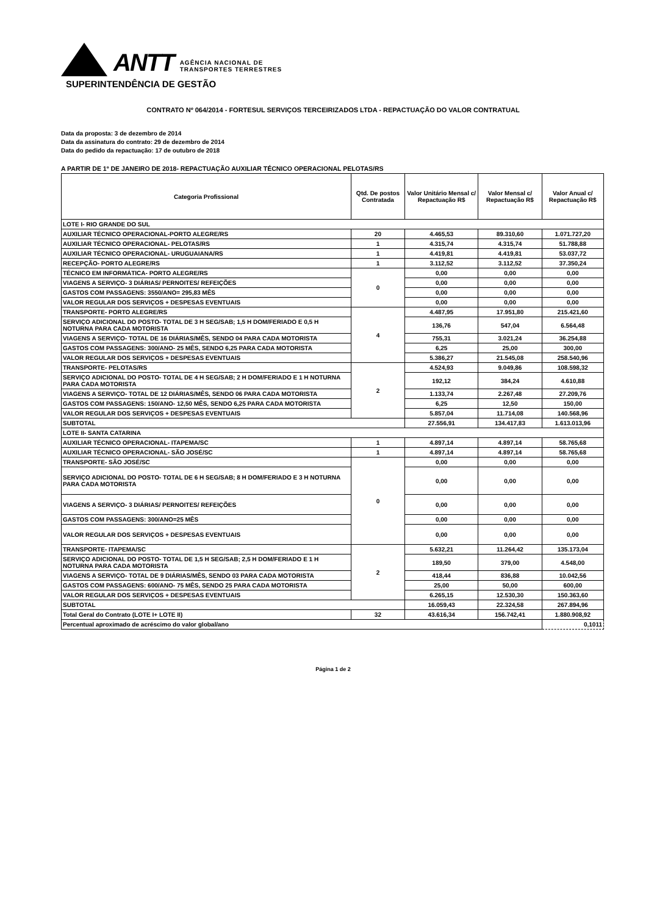ANTT
AGÊNCIA NACIONAL DE
TRANSPORTES TERRESTRES
SUPERINTENDÊNCIA DE GESTÃO
CONTRATO Nº 064/2014 - FORTESUL SERVIÇOS TERCEIRIZADOS LTDA - REPACTUAÇÃO DO VALOR CONTRATUAL
Data da proposta: 3 de dezembro de 2014
Data da assinatura do contrato: 29 de dezembro de 2014
Data do pedido da repactuação: 17 de outubro de 2018
A PARTIR DE 1º DE JANEIRO DE 2018- REPACTUAÇÃO AUXILIAR TÉCNICO OPERACIONAL PELOTAS/RS
| Categoria Profissional | Qtd. De postos Contratada | Valor Unitário Mensal c/ Repactuação R$ | Valor Mensal c/ Repactuação R$ | Valor Anual c/ Repactuação R$ |
| --- | --- | --- | --- | --- |
| LOTE I- RIO GRANDE DO SUL | | | | |
| AUXILIAR TÉCNICO OPERACIONAL-PORTO ALEGRE/RS | 20 | 4.465,53 | 89.310,60 | 1.071.727,20 |
| AUXILIAR TÉCNICO OPERACIONAL- PELOTAS/RS | 1 | 4.315,74 | 4.315,74 | 51.788,88 |
| AUXILIAR TÉCNICO OPERACIONAL- URUGUAIANA/RS | 1 | 4.419,81 | 4.419,81 | 53.037,72 |
| RECEPÇÃO- PORTO ALEGRE/RS | 1 | 3.112,52 | 3.112,52 | 37.350,24 |
| TÉCNICO EM INFORMÁTICA- PORTO ALEGRE/RS | 0 | 0,00 | 0,00 | 0,00 |
| VIAGENS A SERVIÇO- 3 DIÁRIAS/ PERNOITES/ REFEIÇÕES | | 0,00 | 0,00 | 0,00 |
| GASTOS COM PASSAGENS: 3550/ANO= 295,83 MÊS | | 0,00 | 0,00 | 0,00 |
| VALOR REGULAR DOS SERVIÇOS + DESPESAS EVENTUAIS | | 0,00 | 0,00 | 0,00 |
| TRANSPORTE- PORTO ALEGRE/RS | 4 | 4.487,95 | 17.951,80 | 215.421,60 |
| SERVIÇO ADICIONAL DO POSTO- TOTAL DE 3 H SEG/SAB; 1,5 H DOM/FERIADO E 0,5 H NOTURNA PARA CADA MOTORISTA | | 136,76 | 547,04 | 6.564,48 |
| VIAGENS A SERVIÇO- TOTAL DE 16 DIÁRIAS/MÊS, SENDO 04 PARA CADA MOTORISTA | | 755,31 | 3.021,24 | 36.254,88 |
| GASTOS COM PASSAGENS: 300/ANO- 25 MÊS, SENDO 6,25 PARA CADA MOTORISTA | | 6,25 | 25,00 | 300,00 |
| VALOR REGULAR DOS SERVIÇOS + DESPESAS EVENTUAIS | | 5.386,27 | 21.545,08 | 258.540,96 |
| TRANSPORTE- PELOTAS/RS | 2 | 4.524,93 | 9.049,86 | 108.598,32 |
| SERVIÇO ADICIONAL DO POSTO- TOTAL DE 4 H SEG/SAB; 2 H DOM/FERIADO E 1 H NOTURNA PARA CADA MOTORISTA | | 192,12 | 384,24 | 4.610,88 |
| VIAGENS A SERVIÇO- TOTAL DE 12 DIÁRIAS/MÊS, SENDO 06 PARA CADA MOTORISTA | | 1.133,74 | 2.267,48 | 27.209,76 |
| GASTOS COM PASSAGENS: 150/ANO- 12,50 MÊS, SENDO 6,25 PARA CADA MOTORISTA | | 6,25 | 12,50 | 150,00 |
| VALOR REGULAR DOS SERVIÇOS + DESPESAS EVENTUAIS | | 5.857,04 | 11.714,08 | 140.568,96 |
| SUBTOTAL | | 27.556,91 | 134.417,83 | 1.613.013,96 |
| LOTE II- SANTA CATARINA | | | | |
| AUXILIAR TÉCNICO OPERACIONAL- ITAPEMA/SC | 1 | 4.897,14 | 4.897,14 | 58.765,68 |
| AUXILIAR TÉCNICO OPERACIONAL- SÃO JOSÉ/SC | 1 | 4.897,14 | 4.897,14 | 58.765,68 |
| TRANSPORTE- SÃO JOSÉ/SC | 0 | 0,00 | 0,00 | 0,00 |
| SERVIÇO ADICIONAL DO POSTO- TOTAL DE 6 H SEG/SAB; 8 H DOM/FERIADO E 3 H NOTURNA PARA CADA MOTORISTA | | 0,00 | 0,00 | 0,00 |
| VIAGENS A SERVIÇO- 3 DIÁRIAS/ PERNOITES/ REFEIÇÕES | | 0,00 | 0,00 | 0,00 |
| GASTOS COM PASSAGENS: 300/ANO=25 MÊS | | 0,00 | 0,00 | 0,00 |
| VALOR REGULAR DOS SERVIÇOS + DESPESAS EVENTUAIS | | 0,00 | 0,00 | 0,00 |
| TRANSPORTE- ITAPEMA/SC | 2 | 5.632,21 | 11.264,42 | 135.173,04 |
| SERVIÇO ADICIONAL DO POSTO- TOTAL DE 1,5 H SEG/SAB; 2,5 H DOM/FERIADO E 1 H NOTURNA PARA CADA MOTORISTA | | 189,50 | 379,00 | 4.548,00 |
| VIAGENS A SERVIÇO- TOTAL DE 9 DIÁRIAS/MÊS, SENDO 03 PARA CADA MOTORISTA | | 418,44 | 836,88 | 10.042,56 |
| GASTOS COM PASSAGENS: 600/ANO- 75 MÊS, SENDO 25 PARA CADA MOTORISTA | | 25,00 | 50,00 | 600,00 |
| VALOR REGULAR DOS SERVIÇOS + DESPESAS EVENTUAIS | | 6.265,15 | 12.530,30 | 150.363,60 |
| SUBTOTAL | | 16.059,43 | 22.324,58 | 267.894,96 |
| Total Geral do Contrato (LOTE I+ LOTE II) | 32 | 43.616,34 | 156.742,41 | 1.880.908,92 |
| Percentual aproximado de acréscimo do valor global/ano | | | | 0,1011 |
Página 1 de 2